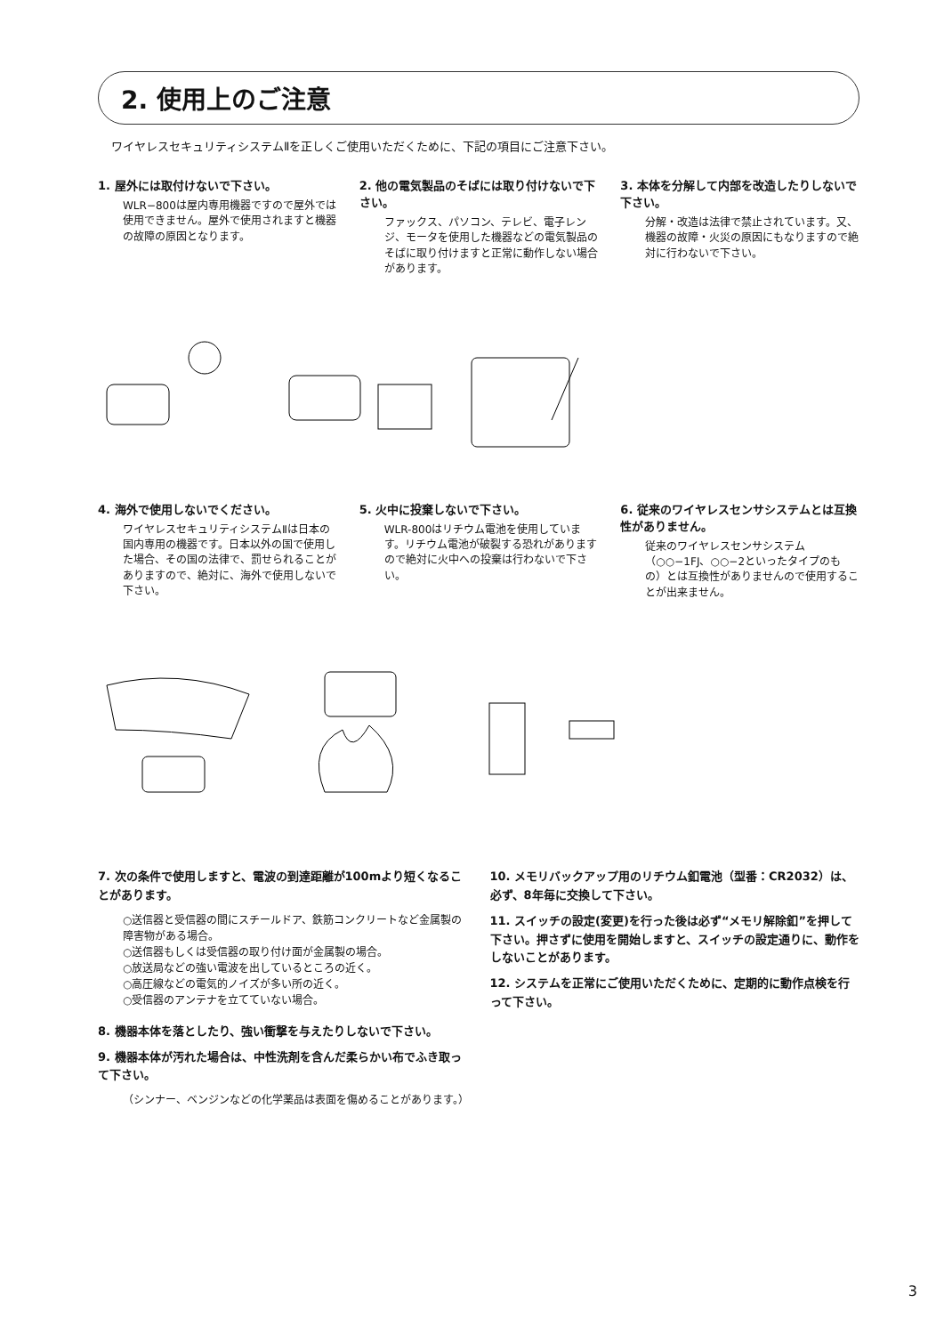2. 使用上のご注意
ワイヤレスセキュリティシステムⅡを正しくご使用いただくために、下記の項目にご注意下さい。
1. 屋外には取付けないで下さい。
WLR−800は屋内専用機器ですので屋外では使用できません。屋外で使用されますと機器の故障の原因となります。
2. 他の電気製品のそばには取り付けないで下さい。
ファックス、パソコン、テレビ、電子レンジ、モータを使用した機器などの電気製品のそばに取り付けますと正常に動作しない場合があります。
3. 本体を分解して内部を改造したりしないで下さい。
分解・改造は法律で禁止されています。又、機器の故障・火災の原因にもなりますので絶対に行わないで下さい。
4. 海外で使用しないでください。
ワイヤレスセキュリティシステムⅡは日本の国内専用の機器です。日本以外の国で使用した場合、その国の法律で、罰せられることがありますので、絶対に、海外で使用しないで下さい。
5. 火中に投棄しないで下さい。
WLR-800はリチウム電池を使用しています。リチウム電池が破裂する恐れがありますので絶対に火中への投棄は行わないで下さい。
6. 従来のワイヤレスセンサシステムとは互換性がありません。
従来のワイヤレスセンサシステム（○○−1FJ、○○−2といったタイプのもの）とは互換性がありませんので使用することが出来ません。
7. 次の条件で使用しますと、電波の到達距離が100mより短くなることがあります。
○送信器と受信器の間にスチールドア、鉄筋コンクリートなど金属製の障害物がある場合。
○送信器もしくは受信器の取り付け面が金属製の場合。
○放送局などの強い電波を出しているところの近く。
○高圧線などの電気的ノイズが多い所の近く。
○受信器のアンテナを立てていない場合。
8. 機器本体を落としたり、強い衝撃を与えたりしないで下さい。
9. 機器本体が汚れた場合は、中性洗剤を含んだ柔らかい布でふき取って下さい。
（シンナー、ベンジンなどの化学薬品は表面を傷めることがあります。）
10. メモリバックアップ用のリチウム釦電池（型番：CR2032）は、必ず、8年毎に交換して下さい。
11. スイッチの設定(変更)を行った後は必ず“メモリ解除釦”を押して下さい。押さずに使用を開始しますと、スイッチの設定通りに、動作をしないことがあります。
12. システムを正常にご使用いただくために、定期的に動作点検を行って下さい。
3